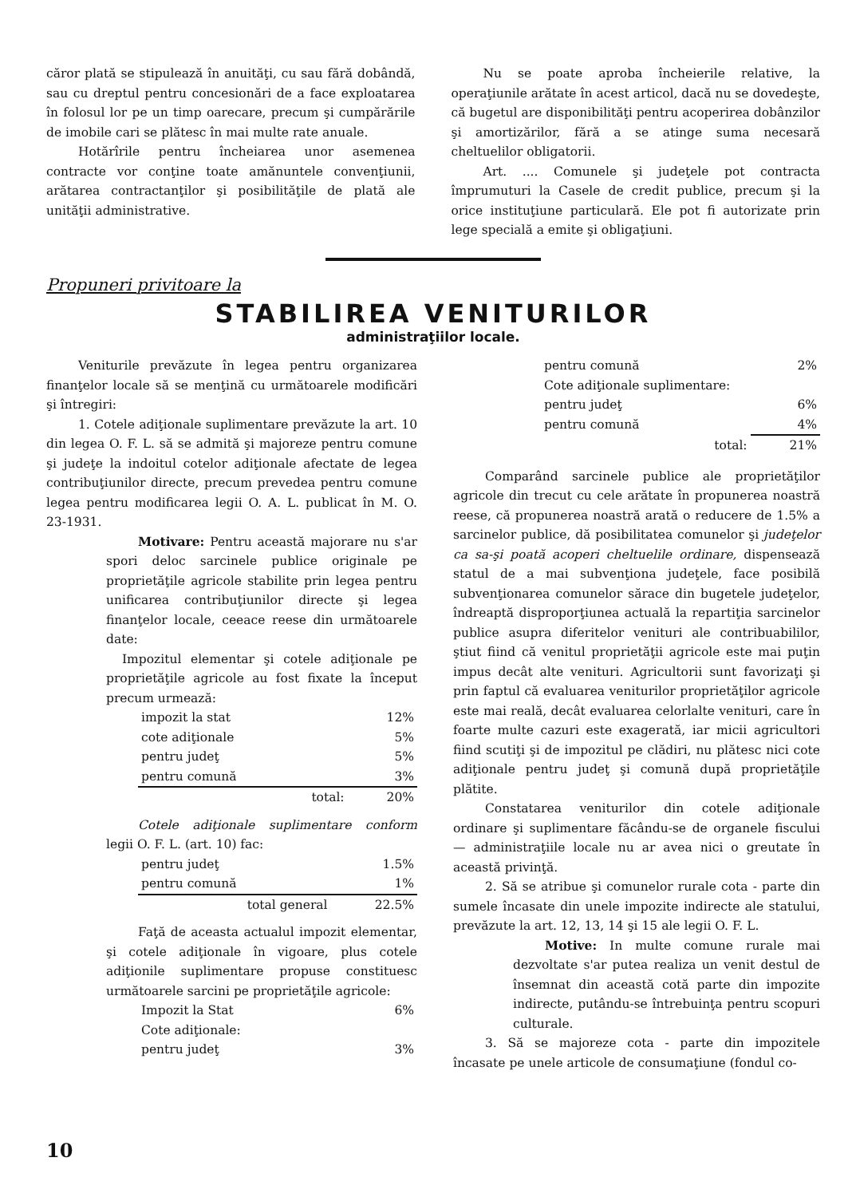căror plată se stipulează în anuităţi, cu sau fără dobândă, sau cu dreptul pentru concesionări de a face exploatarea în folosul lor pe un timp oarecare, precum şi cumpărările de imobile cari se plătesc în mai multe rate anuale.
Hotărîrile pentru încheiarea unor asemenea contracte vor conţine toate amănuntele convenţiunii, arătarea contractanţilor şi posibilităţile de plată ale unităţii administrative.
Nu se poate aproba încheierile relative, la operaţiunile arătate în acest articol, dacă nu se dovedeşte, că bugetul are disponibilităţi pentru acoperirea dobânzilor şi amortizărilor, fără a se atinge suma necesară cheltuelilor obligatorii.
Art. .... Comunele şi judeţele pot contracta împrumuturi la Casele de credit publice, precum şi la orice instituţiune particulară. Ele pot fi autorizate prin lege specială a emite şi obligaţiuni.
Propuneri privitoare la
STABILIREA VENITURILOR
administraţiilor locale.
Veniturile prevăzute în legea pentru organizarea finanţelor locale să se menţină cu următoarele modificări şi întregiri:
1. Cotele adiţionale suplimentare prevăzute la art. 10 din legea O. F. L. să se admită şi majoreze pentru comune şi judeţe la indoitul cotelor adiţionale afectate de legea contribuţiunilor directe, precum prevedea pentru comune legea pentru modificarea legii O. A. L. publicat în M. O. 23-1931.
Motivare: Pentru această majorare nu s'ar spori deloc sarcinele publice originale pe proprietăţile agricole stabilite prin legea pentru unificarea contribuţiunilor directe şi legea finanţelor locale, ceeace reese din următoarele date:
Impozitul elementar şi cotele adiţionale pe proprietăţile agricole au fost fixate la început precum urmează:
| impozit la stat | 12% |
| cote adiţionale | 5% |
| pentru judeţ | 5% |
| pentru comună | 3% |
| total: | 20% |
Cotele adiţionale suplimentare conform legii O. F. L. (art. 10) fac:
| pentru judeţ | 1.5% |
| pentru comună | 1% |
| total general | 22.5% |
Faţă de aceasta actualul impozit elementar, şi cotele adiţionale în vigoare, plus cotele adiţionile suplimentare propuse constituesc următoarele sarcini pe proprietăţile agricole:
| Impozit la Stat | 6% |
| Cote adiţionale: | |
| pentru judeţ | 3% |
| pentru comună | 2% |
| Cote adiţionale suplimentare: | |
| pentru judeţ | 6% |
| pentru comună | 4% |
| total: | 21% |
Comparând sarcinele publice ale proprietăţilor agricole din trecut cu cele arătate în propunerea noastră reese, că propunerea noastră arată o reducere de 1.5% a sarcinelor publice, dă posibilitatea comunelor şi judeţelor ca sa-şi poată acoperi cheltuelile ordinare, dispensează statul de a mai subvenţiona judeţele, face posibilă subvenţionarea comunelor sărace din bugetele judeţelor, îndreaptă disproporţiunea actuală la repartiţia sarcinelor publice asupra diferitelor venituri ale contribuabililor, ştiut fiind că venitul proprietăţii agricole este mai puţin impus decât alte venituri. Agricultorii sunt favorizaţi şi prin faptul că evaluarea veniturilor proprietăţilor agricole este mai reală, decât evaluarea celorlalte venituri, care în foarte multe cazuri este exagerată, iar micii agricultori fiind scutiţi şi de impozitul pe clădiri, nu plătesc nici cote adiţionale pentru judeţ şi comună după proprietăţile plătite.
Constatarea veniturilor din cotele adiţionale ordinare şi suplimentare făcându-se de organele fiscului — administraţiile locale nu ar avea nici o greutate în această privinţă.
2. Să se atribue şi comunelor rurale cota - parte din sumele încasate din unele impozite indirecte ale statului, prevăzute la art. 12, 13, 14 şi 15 ale legii O. F. L.
Motive: In multe comune rurale mai dezvoltate s'ar putea realiza un venit destul de însemnat din această cotă parte din impozite indirecte, putându-se întrebuinţa pentru scopuri culturale.
3. Să se majoreze cota - parte din impozitele încasate pe unele articole de consumaţiune (fondul co-
10